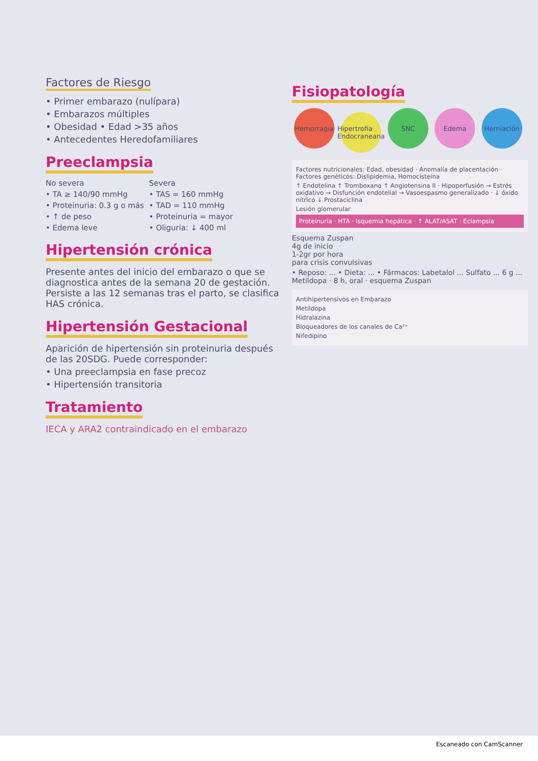Factores de Riesgo
• Primer embarazo (nulípara)
• Embarazos múltiples
• Obesidad • Edad >35 años
• Antecedentes Heredofamiliares
Preeclampsia
No severa
• TA ≥ 140/90 mmHg
• Proteinuria: 0.3 g o más
• ↑ de peso
• Edema leve
Severa
• TAS = 160 mmHg
• TAD = 110 mmHg
• Proteinuria = mayor
• Oliguria: ↓ 400 ml
Hipertensión crónica
Presente antes del inicio del embarazo o que se diagnostica antes de la semana 20 de gestación. Persiste a las 12 semanas tras el parto, se clasifica HAS crónica.
Hipertensión Gestacional
Aparición de hipertensión sin proteinuria después de las 20SDG. Puede corresponder:
• Una preeclampsia en fase precoz
• Hipertensión transitoria
Tratamiento
IECA y ARA2 contraindicado en el embarazo
Fisiopatología
Hemorragia Hipertrofia Endocraneana SNC Edema Herniación
Factores nutricionales: Edad, obesidad · Anomalía de placentación · Factores genéticos: Dislipidemia, Homocisteína
↑ Endotelina ↑ Tromboxano ↑ Angiotensina II · Hipoperfusión → Estrés oxidativo → Disfunción endotelial → Vasoespasmo generalizado · ↓ óxido nítrico ↓ Prostaciclina
Lesión glomerular
Proteinuria · HTA · Isquemia hepática · ↑ ALAT/ASAT · Eclampsia
Esquema Zuspan
4g de inicio
1-2gr por hora
para crisis convulsivas
• Reposo: ... • Dieta: ... • Fármacos: Labetalol ... Sulfato ... 6 g ... Metildopa · 8 h, oral · esquema Zuspan
Antihipertensivos en Embarazo
Metildopa
Hidralazina
Bloqueadores de los canales de Ca²⁺
Nifedipino
Escaneado con CamScanner